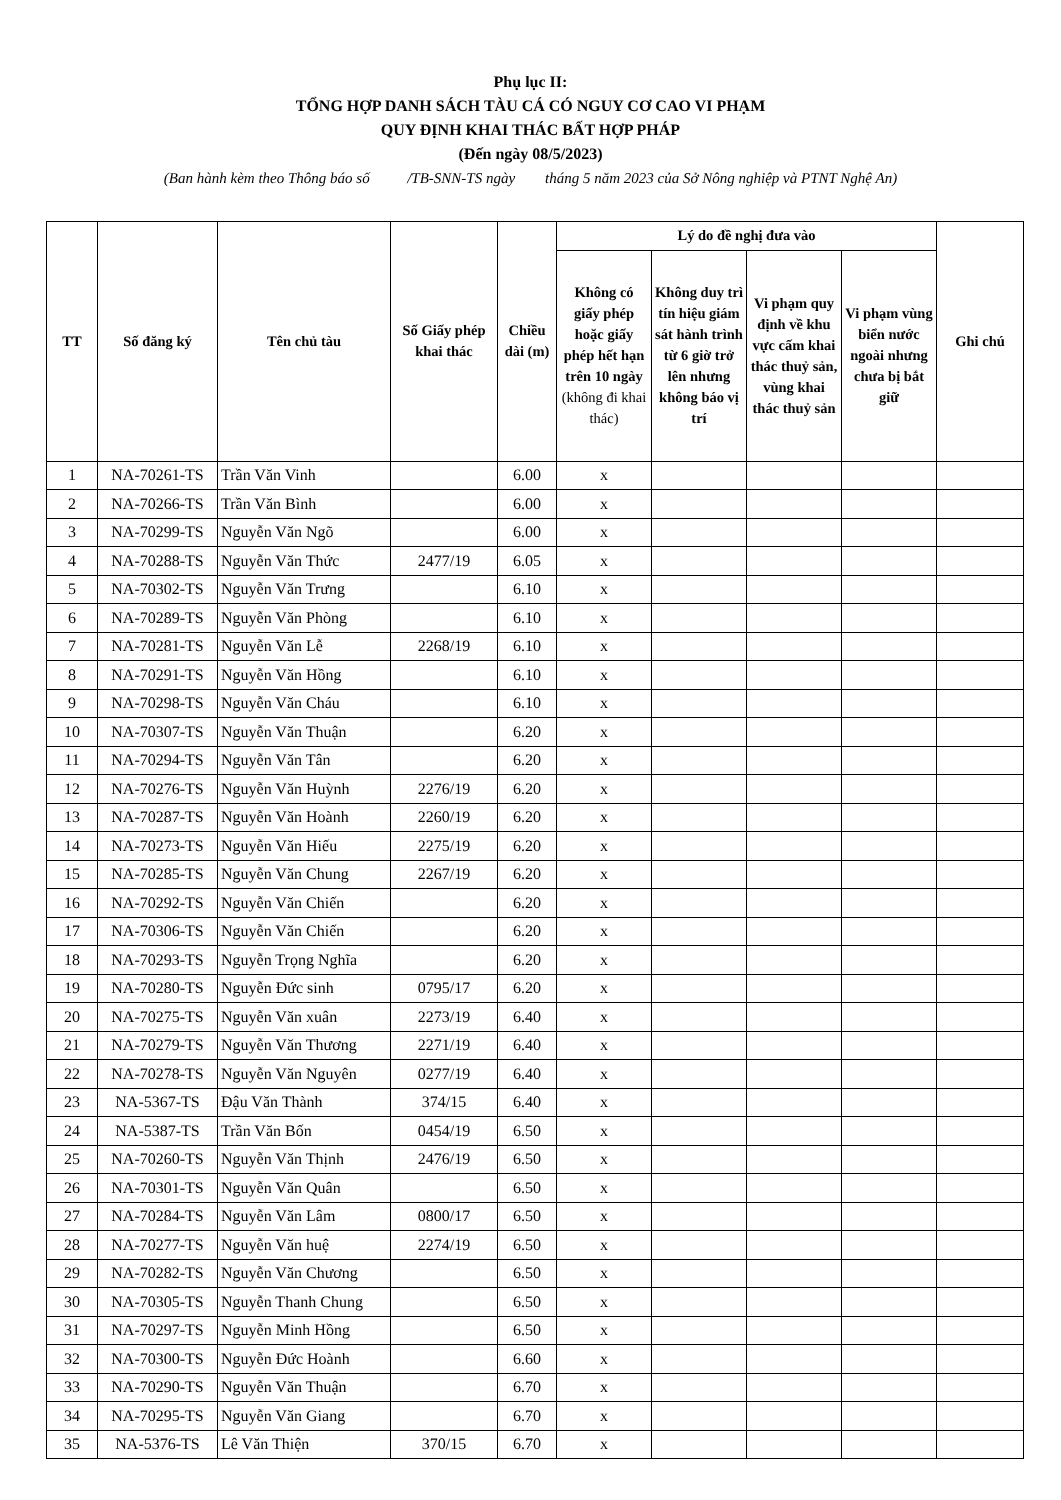Phụ lục II:
TỔNG HỢP DANH SÁCH TÀU CÁ CÓ NGUY CƠ CAO VI PHẠM
QUY ĐỊNH KHAI THÁC BẤT HỢP PHÁP
(Đến ngày 08/5/2023)
(Ban hành kèm theo Thông báo số /TB-SNN-TS ngày tháng 5 năm 2023 của Sở Nông nghiệp và PTNT Nghệ An)
| TT | Số đăng ký | Tên chủ tàu | Số Giấy phép khai thác | Chiều dài (m) | Lý do đề nghị đưa vào | | | | Ghi chú |
| --- | --- | --- | --- | --- | --- | --- | --- | --- | --- |
| | | | | | Không có giấy phép hoặc giấy phép hết hạn trên 10 ngày (không đi khai thác) | Không duy trì tín hiệu giám sát hành trình từ 6 giờ trở lên nhưng không báo vị trí | Vi phạm quy định về khu vực cấm khai thác thuỷ sản, vùng khai thác thuỷ sản | Vi phạm vùng biển nước ngoài nhưng chưa bị bắt giữ | |
| 1 | NA-70261-TS | Trần Văn Vinh | | 6.00 | x | | | | |
| 2 | NA-70266-TS | Trần Văn Bình | | 6.00 | x | | | | |
| 3 | NA-70299-TS | Nguyễn Văn Ngõ | | 6.00 | x | | | | |
| 4 | NA-70288-TS | Nguyễn Văn Thức | 2477/19 | 6.05 | x | | | | |
| 5 | NA-70302-TS | Nguyễn Văn Trưng | | 6.10 | x | | | | |
| 6 | NA-70289-TS | Nguyễn Văn Phòng | | 6.10 | x | | | | |
| 7 | NA-70281-TS | Nguyễn Văn Lễ | 2268/19 | 6.10 | x | | | | |
| 8 | NA-70291-TS | Nguyễn Văn Hồng | | 6.10 | x | | | | |
| 9 | NA-70298-TS | Nguyễn Văn Cháu | | 6.10 | x | | | | |
| 10 | NA-70307-TS | Nguyễn Văn Thuận | | 6.20 | x | | | | |
| 11 | NA-70294-TS | Nguyễn Văn Tân | | 6.20 | x | | | | |
| 12 | NA-70276-TS | Nguyễn Văn Huỳnh | 2276/19 | 6.20 | x | | | | |
| 13 | NA-70287-TS | Nguyễn Văn Hoành | 2260/19 | 6.20 | x | | | | |
| 14 | NA-70273-TS | Nguyễn Văn Hiếu | 2275/19 | 6.20 | x | | | | |
| 15 | NA-70285-TS | Nguyễn Văn Chung | 2267/19 | 6.20 | x | | | | |
| 16 | NA-70292-TS | Nguyễn Văn Chiến | | 6.20 | x | | | | |
| 17 | NA-70306-TS | Nguyễn Văn Chiến | | 6.20 | x | | | | |
| 18 | NA-70293-TS | Nguyễn Trọng Nghĩa | | 6.20 | x | | | | |
| 19 | NA-70280-TS | Nguyễn Đức sinh | 0795/17 | 6.20 | x | | | | |
| 20 | NA-70275-TS | Nguyễn Văn xuân | 2273/19 | 6.40 | x | | | | |
| 21 | NA-70279-TS | Nguyễn Văn Thương | 2271/19 | 6.40 | x | | | | |
| 22 | NA-70278-TS | Nguyễn Văn Nguyên | 0277/19 | 6.40 | x | | | | |
| 23 | NA-5367-TS | Đậu Văn Thành | 374/15 | 6.40 | x | | | | |
| 24 | NA-5387-TS | Trần Văn Bốn | 0454/19 | 6.50 | x | | | | |
| 25 | NA-70260-TS | Nguyễn Văn Thịnh | 2476/19 | 6.50 | x | | | | |
| 26 | NA-70301-TS | Nguyễn Văn Quân | | 6.50 | x | | | | |
| 27 | NA-70284-TS | Nguyễn Văn Lâm | 0800/17 | 6.50 | x | | | | |
| 28 | NA-70277-TS | Nguyễn Văn huệ | 2274/19 | 6.50 | x | | | | |
| 29 | NA-70282-TS | Nguyễn Văn Chương | | 6.50 | x | | | | |
| 30 | NA-70305-TS | Nguyễn Thanh Chung | | 6.50 | x | | | | |
| 31 | NA-70297-TS | Nguyễn Minh Hồng | | 6.50 | x | | | | |
| 32 | NA-70300-TS | Nguyễn Đức Hoành | | 6.60 | x | | | | |
| 33 | NA-70290-TS | Nguyễn Văn Thuận | | 6.70 | x | | | | |
| 34 | NA-70295-TS | Nguyễn Văn Giang | | 6.70 | x | | | | |
| 35 | NA-5376-TS | Lê Văn Thiện | 370/15 | 6.70 | x | | | | |